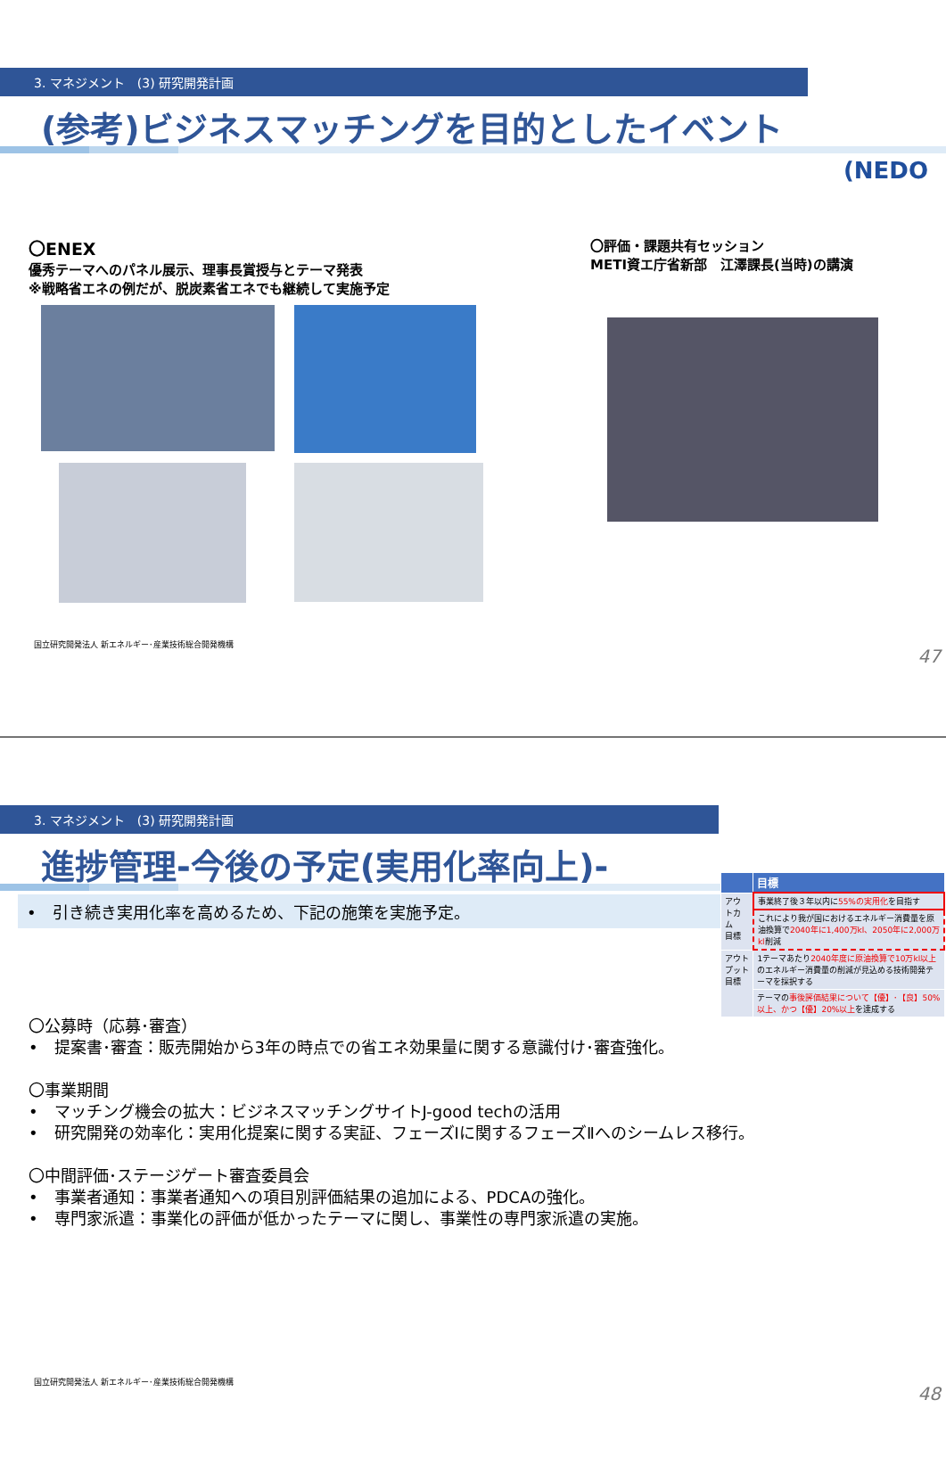3. マネジメント　(3) 研究開発計画
(NEDO
(参考)ビジネスマッチングを目的としたイベント
〇ENEX
優秀テーマへのパネル展示、理事長賞授与とテーマ発表
※戦略省エネの例だが、脱炭素省エネでも継続して実施予定
〇評価・課題共有セッション
METI資エ庁省新部　江澤課長(当時)の講演
国立研究開発法人 新エネルギー･産業技術総合開発機構
47
3. マネジメント　(3) 研究開発計画
| | 目標 |
| --- | --- |
| アウトカム 目標 | 事業終了後３年以内に 55%の実用化 を目指す |
| | これにより我が国におけるエネルギー消費量を原油換算で 2040年に1,400万kl、2050年に2,000万kl 削減 |
| アウトプット 目標 | 1テーマあたり 2040年度に原油換算で10万kl以上 のエネルギー消費量の削減が見込める技術開発テーマを採択する |
| | テーマの 事後評価結果について【優】･【良】50%以上、かつ【優】20%以上 を達成する |
進捗管理-今後の予定(実用化率向上)-
•　引き続き実用化率を高めるため、下記の施策を実施予定。
〇公募時（応募･審査）
•　提案書･審査：販売開始から3年の時点での省エネ効果量に関する意識付け･審査強化。
〇事業期間
•　マッチング機会の拡大：ビジネスマッチングサイトJ-good techの活用
•　研究開発の効率化：実用化提案に関する実証、フェーズⅠに関するフェーズⅡへのシームレス移行。
〇中間評価･ステージゲート審査委員会
•　事業者通知：事業者通知への項目別評価結果の追加による、PDCAの強化。
•　専門家派遣：事業化の評価が低かったテーマに関し、事業性の専門家派遣の実施。
国立研究開発法人 新エネルギー･産業技術総合開発機構
48